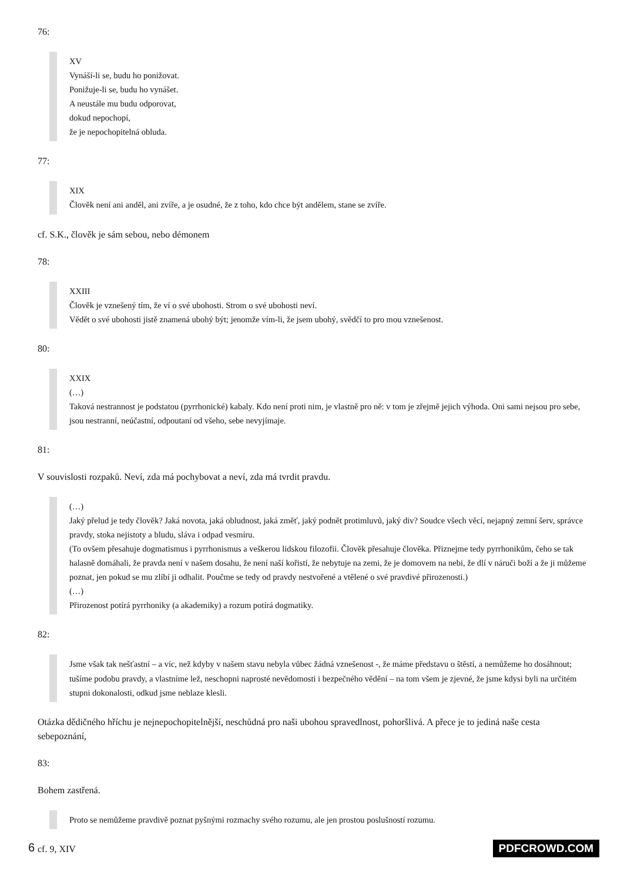76:
XV
Vynáší-li se, budu ho ponižovat.
Ponižuje-li se, budu ho vynášet.
A neustále mu budu odporovat,
dokud nepochopí,
že je nepochopitelná obluda.
77:
XIX
Člověk není ani anděl, ani zvíře, a je osudné, že z toho, kdo chce být andělem, stane se zvíře.
cf. S.K., člověk je sám sebou, nebo démonem
78:
XXIII
Člověk je vznešený tím, že ví o své ubohosti. Strom o své ubohosti neví.
Vědět o své ubohosti jistě znamená ubohý být; jenomže vím-li, že jsem ubohý, svědčí to pro mou vznešenost.
80:
XXIX
(…)
Taková nestrannost je podstatou (pyrrhonické) kabaly. Kdo není proti nim, je vlastně pro ně: v tom je zřejmě jejich výhoda. Oni sami nejsou pro sebe, jsou nestranní, neúčastní, odpoutaní od všeho, sebe nevyjímaje.
81:
V souvislosti rozpaků. Neví, zda má pochybovat a neví, zda má tvrdit pravdu.
(…)
Jaký přelud je tedy člověk? Jaká novota, jaká obludnost, jaká změť, jaký podnět protimluvů, jaký div? Soudce všech věcí, nejapný zemní šerv, správce pravdy, stoka nejistoty a bludu, sláva i odpad vesmíru.
(To ovšem přesahuje dogmatismus i pyrrhonismus a veškerou lidskou filozofii. Člověk přesahuje člověka. Přiznejme tedy pyrrhonikům, čeho se tak halasně domáhali, že pravda není v našem dosahu, že není naší kořistí, že nebytuje na zemi, že je domovem na nebi, že dlí v náruči boží a že ji můžeme poznat, jen pokud se mu zlíbí ji odhalit. Poučme se tedy od pravdy nestvořené a vtělené o své pravdivé přirozenosti.)
(…)
Přirozenost potírá pyrrhoniky (a akademiky) a rozum potírá dogmatiky.
82:
Jsme však tak nešťastní – a víc, než kdyby v našem stavu nebyla vůbec žádná vznešenost -, že máme představu o štěstí, a nemůžeme ho dosáhnout; tušíme podobu pravdy, a vlastníme lež, neschopni naprosté nevědomosti i bezpečného vědění – na tom všem je zjevné, že jsme kdysi byli na určitém stupni dokonalosti, odkud jsme neblaze klesli.
Otázka dědičného hříchu je nejnepochopitelnější, neschůdná pro naši ubohou spravedlnost, pohoršlivá. A přece je to jediná naše cesta sebepoznání,
83:
Bohem zastřená.
Proto se nemůžeme pravdivě poznat pyšnými rozmachy svého rozumu, ale jen prostou poslušností rozumu.
cf. 9, XIV
6 PDFCROWD.COM